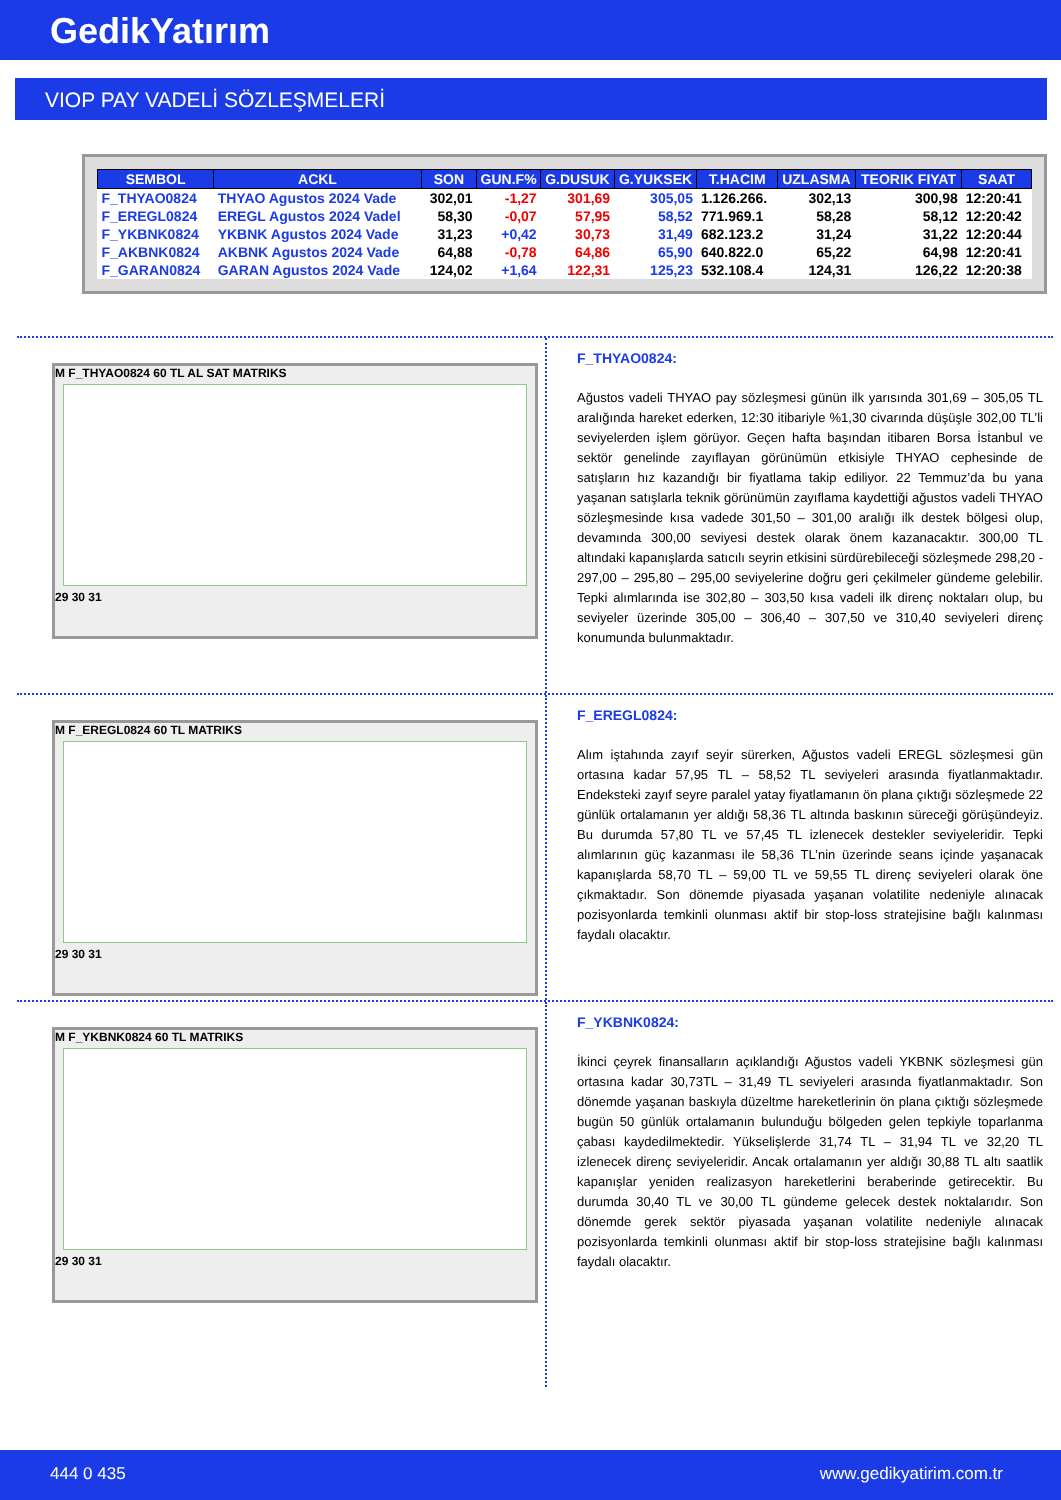GedikYatırım
VIOP PAY VADELİ SÖZLEŞMELERİ
| SEMBOL | ACKL | SON | GUN.F% | G.DUSUK | G.YUKSEK | T.HACIM | UZLASMA | TEORIK FIYAT | SAAT |
| --- | --- | --- | --- | --- | --- | --- | --- | --- | --- |
| F_THYAO0824 | THYAO Agustos 2024 Vade | 302,01 | -1,27 | 301,69 | 305,05 | 1.126.266. | 302,13 | 300,98 | 12:20:41 |
| F_EREGL0824 | EREGL Agustos 2024 Vadel | 58,30 | -0,07 | 57,95 | 58,52 | 771.969.1 | 58,28 | 58,12 | 12:20:42 |
| F_YKBNK0824 | YKBNK Agustos 2024 Vade | 31,23 | +0,42 | 30,73 | 31,49 | 682.123.2 | 31,24 | 31,22 | 12:20:44 |
| F_AKBNK0824 | AKBNK Agustos 2024 Vade | 64,88 | -0,78 | 64,86 | 65,90 | 640.822.0 | 65,22 | 64,98 | 12:20:41 |
| F_GARAN0824 | GARAN Agustos 2024 Vade | 124,02 | +1,64 | 122,31 | 125,23 | 532.108.4 | 124,31 | 126,22 | 12:20:38 |
M F_THYAO0824 60 TL AL SAT MATRIKS
29 30 31
F_THYAO0824:
Ağustos vadeli THYAO pay sözleşmesi günün ilk yarısında 301,69 – 305,05 TL aralığında hareket ederken, 12:30 itibariyle %1,30 civarında düşüşle 302,00 TL’li seviyelerden işlem görüyor. Geçen hafta başından itibaren Borsa İstanbul ve sektör genelinde zayıflayan görünümün etkisiyle THYAO cephesinde de satışların hız kazandığı bir fiyatlama takip ediliyor. 22 Temmuz’da bu yana yaşanan satışlarla teknik görünümün zayıflama kaydettiği ağustos vadeli THYAO sözleşmesinde kısa vadede 301,50 – 301,00 aralığı ilk destek bölgesi olup, devamında 300,00 seviyesi destek olarak önem kazanacaktır. 300,00 TL altındaki kapanışlarda satıcılı seyrin etkisini sürdürebileceği sözleşmede 298,20 - 297,00 – 295,80 – 295,00 seviyelerine doğru geri çekilmeler gündeme gelebilir. Tepki alımlarında ise 302,80 – 303,50 kısa vadeli ilk direnç noktaları olup, bu seviyeler üzerinde 305,00 – 306,40 – 307,50 ve 310,40 seviyeleri direnç konumunda bulunmaktadır.
M F_EREGL0824 60 TL MATRIKS
29 30 31
F_EREGL0824:
Alım iştahında zayıf seyir sürerken, Ağustos vadeli EREGL sözleşmesi gün ortasına kadar 57,95 TL – 58,52 TL seviyeleri arasında fiyatlanmaktadır. Endeksteki zayıf seyre paralel yatay fiyatlamanın ön plana çıktığı sözleşmede 22 günlük ortalamanın yer aldığı 58,36 TL altında baskının süreceği görüşündeyiz. Bu durumda 57,80 TL ve 57,45 TL izlenecek destekler seviyeleridir. Tepki alımlarının güç kazanması ile 58,36 TL’nin üzerinde seans içinde yaşanacak kapanışlarda 58,70 TL – 59,00 TL ve 59,55 TL direnç seviyeleri olarak öne çıkmaktadır. Son dönemde piyasada yaşanan volatilite nedeniyle alınacak pozisyonlarda temkinli olunması aktif bir stop-loss stratejisine bağlı kalınması faydalı olacaktır.
M F_YKBNK0824 60 TL MATRIKS
29 30 31
F_YKBNK0824:
İkinci çeyrek finansalların açıklandığı Ağustos vadeli YKBNK sözleşmesi gün ortasına kadar 30,73TL – 31,49 TL seviyeleri arasında fiyatlanmaktadır. Son dönemde yaşanan baskıyla düzeltme hareketlerinin ön plana çıktığı sözleşmede bugün 50 günlük ortalamanın bulunduğu bölgeden gelen tepkiyle toparlanma çabası kaydedilmektedir. Yükselişlerde 31,74 TL – 31,94 TL ve 32,20 TL izlenecek direnç seviyeleridir. Ancak ortalamanın yer aldığı 30,88 TL altı saatlik kapanışlar yeniden realizasyon hareketlerini beraberinde getirecektir. Bu durumda 30,40 TL ve 30,00 TL gündeme gelecek destek noktalarıdır. Son dönemde gerek sektör piyasada yaşanan volatilite nedeniyle alınacak pozisyonlarda temkinli olunması aktif bir stop-loss stratejisine bağlı kalınması faydalı olacaktır.
444 0 435 www.gedikyatirim.com.tr